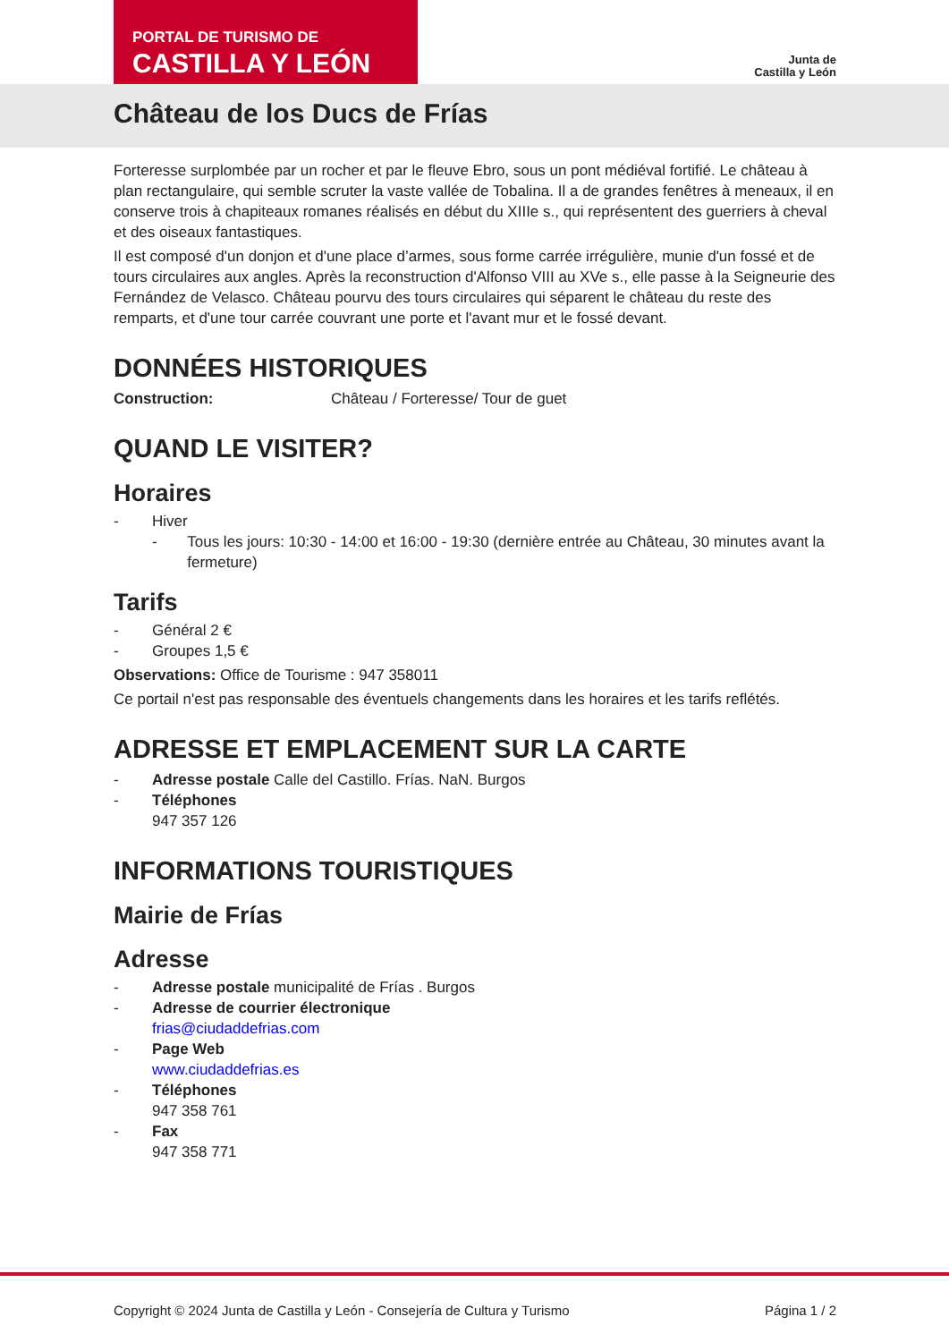PORTAL DE TURISMO DE
CASTILLA Y LEÓN
Junta de
Castilla y León
Château de los Ducs de Frías
Forteresse surplombée par un rocher et par le fleuve Ebro, sous un pont médiéval fortifié. Le château à plan rectangulaire, qui semble scruter la vaste vallée de Tobalina. Il a de grandes fenêtres à meneaux, il en conserve trois à chapiteaux romanes réalisés en début du XIIIe s., qui représentent des guerriers à cheval et des oiseaux fantastiques.
Il est composé d'un donjon et d'une place d’armes, sous forme carrée irrégulière, munie d'un fossé et de tours circulaires aux angles. Après la reconstruction d'Alfonso VIII au XVe s., elle passe à la Seigneurie des Fernández de Velasco. Château pourvu des tours circulaires qui séparent le château du reste des remparts, et d'une tour carrée couvrant une porte et l'avant mur et le fossé devant.
DONNÉES HISTORIQUES
Construction: Château / Forteresse/ Tour de guet
QUAND LE VISITER?
Horaires
- Hiver
- Tous les jours: 10:30 - 14:00 et 16:00 - 19:30 (dernière entrée au Château, 30 minutes avant la fermeture)
Tarifs
- Général 2 €
- Groupes 1,5 €
Observations: Office de Tourisme : 947 358011
Ce portail n'est pas responsable des éventuels changements dans les horaires et les tarifs reflétés.
ADRESSE ET EMPLACEMENT SUR LA CARTE
- Adresse postale Calle del Castillo. Frías. NaN. Burgos
- Téléphones
947 357 126
INFORMATIONS TOURISTIQUES
Mairie de Frías
Adresse
- Adresse postale municipalité de Frías . Burgos
- Adresse de courrier électronique
frias@ciudaddefrias.com
- Page Web
www.ciudaddefrias.es
- Téléphones
947 358 761
- Fax
947 358 771
Copyright © 2024 Junta de Castilla y León - Consejería de Cultura y Turismo Página 1 / 2